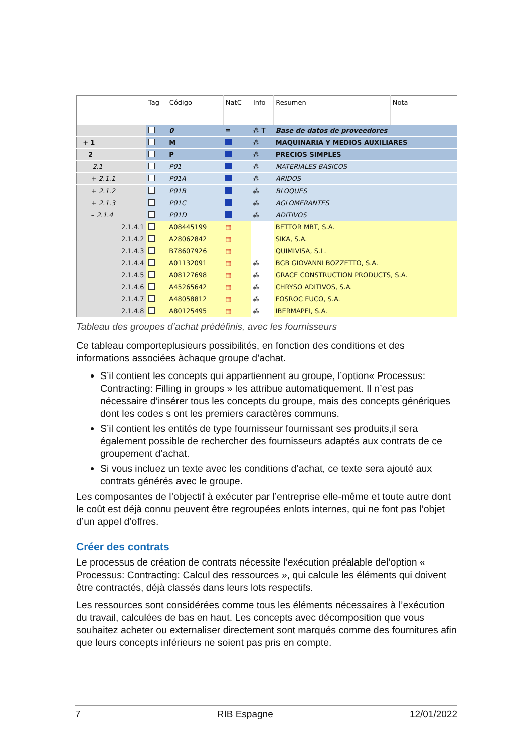| | Tag | Código | NatC | Info | Resumen | Nota |
| --- | --- | --- | --- | --- | --- | --- |
| – | | 0 | ≡ | ⁂ T | Base de datos de proveedores | |
| + 1 | | M | | ⁂ | MAQUINARIA Y MEDIOS AUXILIARES | |
| – 2 | | P | | ⁂ | PRECIOS SIMPLES | |
| – 2.1 | | P01 | | ⁂ | MATERIALES BÁSICOS | |
| + 2.1.1 | | P01A | | ⁂ | ÁRIDOS | |
| + 2.1.2 | | P01B | | ⁂ | BLOQUES | |
| + 2.1.3 | | P01C | | ⁂ | AGLOMERANTES | |
| – 2.1.4 | | P01D | | ⁂ | ADITIVOS | |
| 2.1.4.1 | | A08445199 | ▦ | | BETTOR MBT, S.A. | |
| 2.1.4.2 | | A28062842 | ▦ | | SIKA, S.A. | |
| 2.1.4.3 | | B78607926 | ▦ | | QUIMIVISA, S.L. | |
| 2.1.4.4 | | A01132091 | ▦ | ⁂ | BGB GIOVANNI BOZZETTO, S.A. | |
| 2.1.4.5 | | A08127698 | ▦ | ⁂ | GRACE CONSTRUCTION PRODUCTS, S.A. | |
| 2.1.4.6 | | A45265642 | ▦ | ⁂ | CHRYSO ADITIVOS, S.A. | |
| 2.1.4.7 | | A48058812 | ▦ | ⁂ | FOSROC EUCO, S.A. | |
| 2.1.4.8 | | A80125495 | ▦ | ⁂ | IBERMAPEI, S.A. | |
Tableau des groupes d’achat prédéfinis, avec les fournisseurs
Ce tableau comporteplusieurs possibilités, en fonction des conditions et des informations associées àchaque groupe d’achat.
S’il contient les concepts qui appartiennent au groupe, l’option« Processus: Contracting: Filling in groups » les attribue automatiquement. Il n’est pas nécessaire d’insérer tous les concepts du groupe, mais des concepts génériques dont les codes s ont les premiers caractères communs.
S’il contient les entités de type fournisseur fournissant ses produits,il sera également possible de rechercher des fournisseurs adaptés aux contrats de ce groupement d’achat.
Si vous incluez un texte avec les conditions d’achat, ce texte sera ajouté aux contrats générés avec le groupe.
Les composantes de l’objectif à exécuter par l’entreprise elle-même et toute autre dont le coût est déjà connu peuvent être regroupées enlots internes, qui ne font pas l’objet d’un appel d’offres.
Créer des contrats
Le processus de création de contrats nécessite l’exécution préalable del’option « Processus: Contracting: Calcul des ressources », qui calcule les éléments qui doivent être contractés, déjà classés dans leurs lots respectifs.
Les ressources sont considérées comme tous les éléments nécessaires à l’exécution du travail, calculées de bas en haut. Les concepts avec décomposition que vous souhaitez acheter ou externaliser directement sont marqués comme des fournitures afin que leurs concepts inférieurs ne soient pas pris en compte.
7 RIB Espagne 12/01/2022